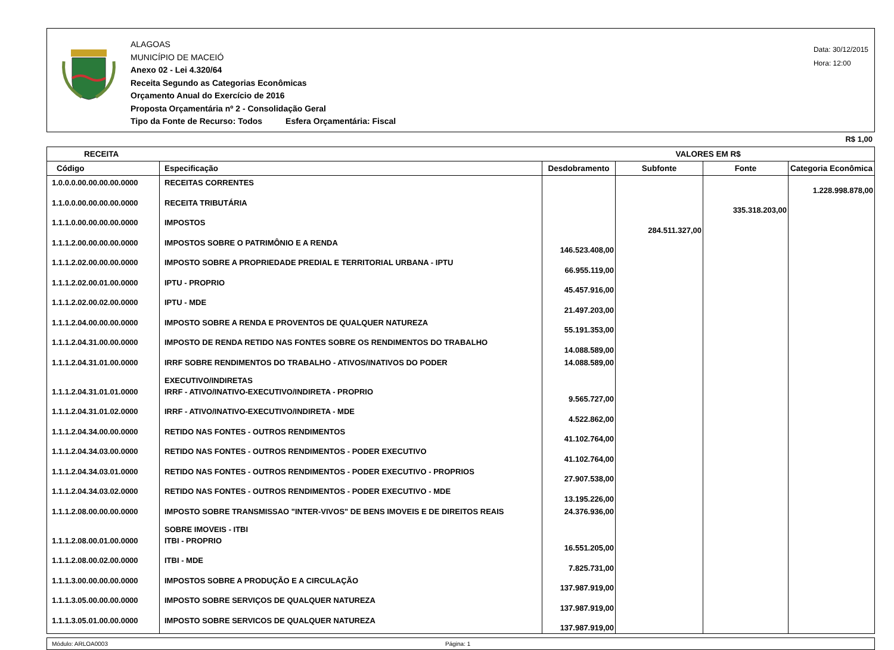ALAGOAS
MUNICÍPIO DE MACEIÓ
Anexo 02 - Lei 4.320/64
Receita Segundo as Categorias Econômicas
Orçamento Anual do Exercício de 2016
Proposta Orçamentária nº 2 - Consolidação Geral
Tipo da Fonte de Recurso: Todos Esfera Orçamentária: Fiscal
Data: 30/12/2015
Hora: 12:00
R$ 1,00
| RECEITA | | VALORES EM R$ | | | |
| --- | --- | --- | --- | --- | --- |
| Código | Especificação | Desdobramento | Subfonte | Fonte | Categoria Econômica |
| 1.0.0.0.00.00.00.00.0000 | RECEITAS CORRENTES | | | | 1.228.998.878,00 |
| 1.1.0.0.00.00.00.00.0000 | RECEITA TRIBUTÁRIA | | | 335.318.203,00 | |
| 1.1.1.0.00.00.00.00.0000 | IMPOSTOS | | 284.511.327,00 | | |
| 1.1.1.2.00.00.00.00.0000 | IMPOSTOS SOBRE O PATRIMÔNIO E A RENDA | 146.523.408,00 | | | |
| 1.1.1.2.02.00.00.00.0000 | IMPOSTO SOBRE A PROPRIEDADE PREDIAL E TERRITORIAL URBANA - IPTU | 66.955.119,00 | | | |
| 1.1.1.2.02.00.01.00.0000 | IPTU - PROPRIO | 45.457.916,00 | | | |
| 1.1.1.2.02.00.02.00.0000 | IPTU - MDE | 21.497.203,00 | | | |
| 1.1.1.2.04.00.00.00.0000 | IMPOSTO SOBRE A RENDA E PROVENTOS DE QUALQUER NATUREZA | 55.191.353,00 | | | |
| 1.1.1.2.04.31.00.00.0000 | IMPOSTO DE RENDA RETIDO NAS FONTES SOBRE OS RENDIMENTOS DO TRABALHO | 14.088.589,00 | | | |
| 1.1.1.2.04.31.01.00.0000 | IRRF SOBRE RENDIMENTOS DO TRABALHO - ATIVOS/INATIVOS DO PODER EXECUTIVO/INDIRETAS | 14.088.589,00 | | | |
| 1.1.1.2.04.31.01.01.0000 | IRRF - ATIVO/INATIVO-EXECUTIVO/INDIRETA - PROPRIO | 9.565.727,00 | | | |
| 1.1.1.2.04.31.01.02.0000 | IRRF - ATIVO/INATIVO-EXECUTIVO/INDIRETA - MDE | 4.522.862,00 | | | |
| 1.1.1.2.04.34.00.00.0000 | RETIDO NAS FONTES - OUTROS RENDIMENTOS | 41.102.764,00 | | | |
| 1.1.1.2.04.34.03.00.0000 | RETIDO NAS FONTES - OUTROS RENDIMENTOS - PODER EXECUTIVO | 41.102.764,00 | | | |
| 1.1.1.2.04.34.03.01.0000 | RETIDO NAS FONTES - OUTROS RENDIMENTOS - PODER EXECUTIVO - PROPRIOS | 27.907.538,00 | | | |
| 1.1.1.2.04.34.03.02.0000 | RETIDO NAS FONTES - OUTROS RENDIMENTOS - PODER EXECUTIVO - MDE | 13.195.226,00 | | | |
| 1.1.1.2.08.00.00.00.0000 | IMPOSTO SOBRE TRANSMISSAO "INTER-VIVOS" DE BENS IMOVEIS E DE DIREITOS REAIS SOBRE IMOVEIS - ITBI | 24.376.936,00 | | | |
| 1.1.1.2.08.00.01.00.0000 | ITBI - PROPRIO | 16.551.205,00 | | | |
| 1.1.1.2.08.00.02.00.0000 | ITBI - MDE | 7.825.731,00 | | | |
| 1.1.1.3.00.00.00.00.0000 | IMPOSTOS SOBRE A PRODUÇÃO E A CIRCULAÇÃO | 137.987.919,00 | | | |
| 1.1.1.3.05.00.00.00.0000 | IMPOSTO SOBRE SERVIÇOS DE QUALQUER NATUREZA | 137.987.919,00 | | | |
| 1.1.1.3.05.01.00.00.0000 | IMPOSTO SOBRE SERVICOS DE QUALQUER NATUREZA | 137.987.919,00 | | | |
Módulo: ARLOA0003 Página: 1